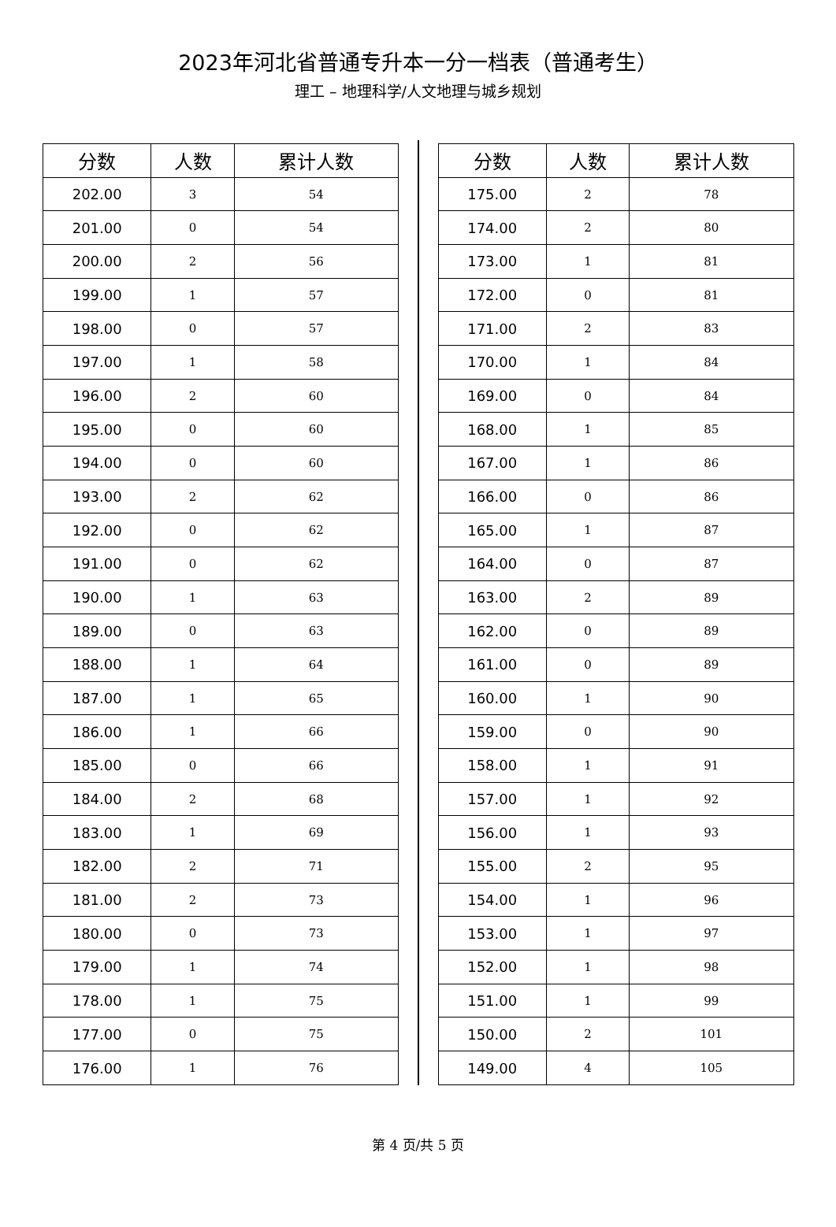2023年河北省普通专升本一分一档表（普通考生）
理工 – 地理科学/人文地理与城乡规划
| 分数 | 人数 | 累计人数 |
| --- | --- | --- |
| 202.00 | 3 | 54 |
| 201.00 | 0 | 54 |
| 200.00 | 2 | 56 |
| 199.00 | 1 | 57 |
| 198.00 | 0 | 57 |
| 197.00 | 1 | 58 |
| 196.00 | 2 | 60 |
| 195.00 | 0 | 60 |
| 194.00 | 0 | 60 |
| 193.00 | 2 | 62 |
| 192.00 | 0 | 62 |
| 191.00 | 0 | 62 |
| 190.00 | 1 | 63 |
| 189.00 | 0 | 63 |
| 188.00 | 1 | 64 |
| 187.00 | 1 | 65 |
| 186.00 | 1 | 66 |
| 185.00 | 0 | 66 |
| 184.00 | 2 | 68 |
| 183.00 | 1 | 69 |
| 182.00 | 2 | 71 |
| 181.00 | 2 | 73 |
| 180.00 | 0 | 73 |
| 179.00 | 1 | 74 |
| 178.00 | 1 | 75 |
| 177.00 | 0 | 75 |
| 176.00 | 1 | 76 |
| 分数 | 人数 | 累计人数 |
| --- | --- | --- |
| 175.00 | 2 | 78 |
| 174.00 | 2 | 80 |
| 173.00 | 1 | 81 |
| 172.00 | 0 | 81 |
| 171.00 | 2 | 83 |
| 170.00 | 1 | 84 |
| 169.00 | 0 | 84 |
| 168.00 | 1 | 85 |
| 167.00 | 1 | 86 |
| 166.00 | 0 | 86 |
| 165.00 | 1 | 87 |
| 164.00 | 0 | 87 |
| 163.00 | 2 | 89 |
| 162.00 | 0 | 89 |
| 161.00 | 0 | 89 |
| 160.00 | 1 | 90 |
| 159.00 | 0 | 90 |
| 158.00 | 1 | 91 |
| 157.00 | 1 | 92 |
| 156.00 | 1 | 93 |
| 155.00 | 2 | 95 |
| 154.00 | 1 | 96 |
| 153.00 | 1 | 97 |
| 152.00 | 1 | 98 |
| 151.00 | 1 | 99 |
| 150.00 | 2 | 101 |
| 149.00 | 4 | 105 |
第 4 页/共 5 页